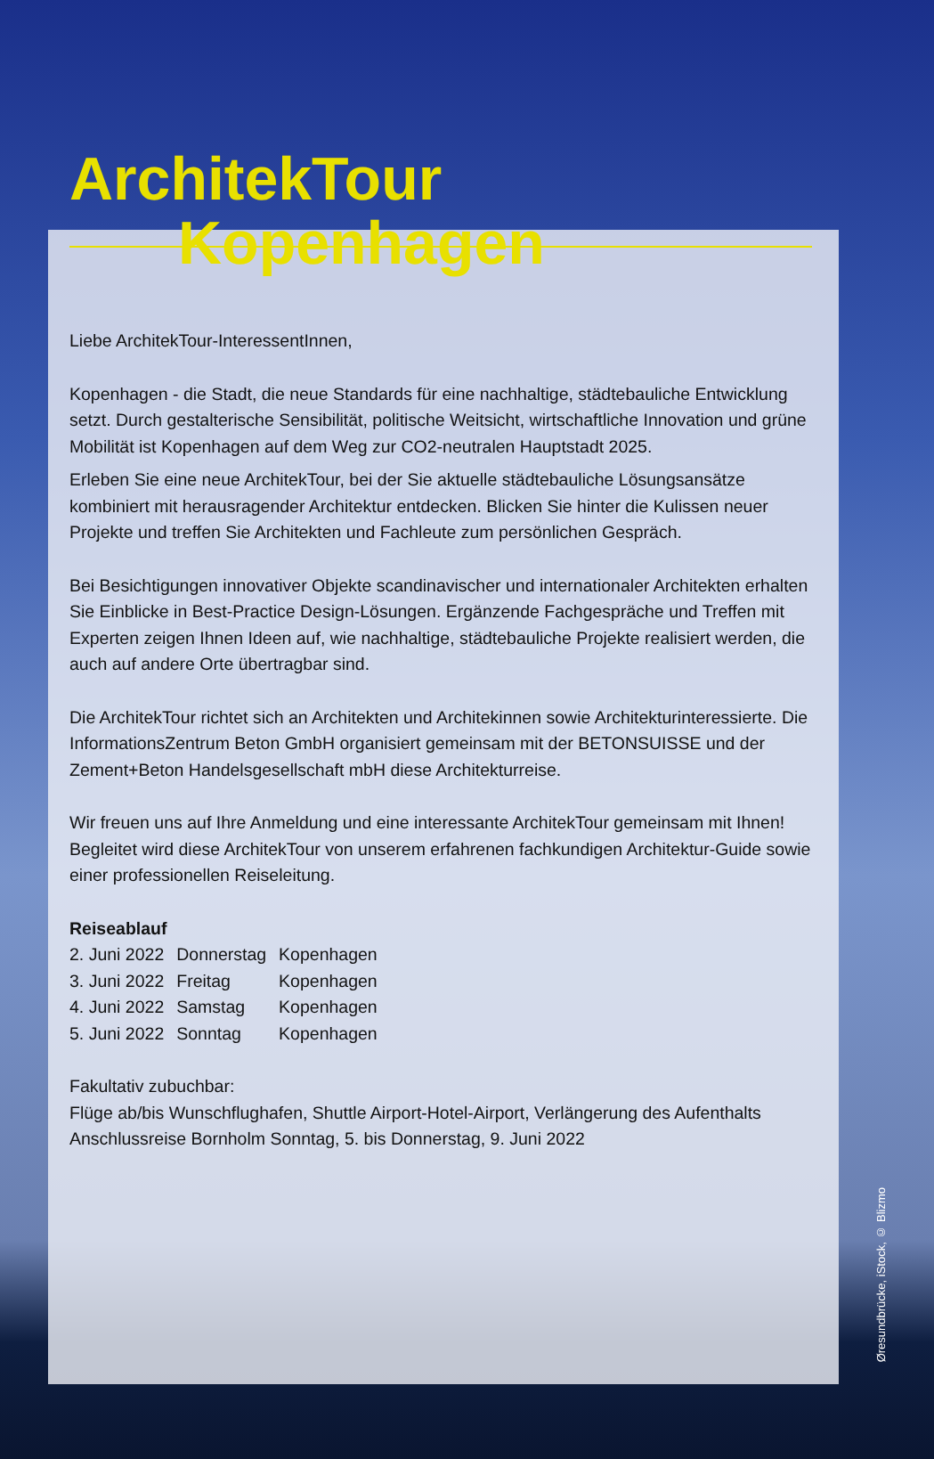ArchitekTour
Kopenhagen
Liebe ArchitekTour-InteressentInnen,
Kopenhagen - die Stadt, die neue Standards für eine nachhaltige, städtebauliche Entwicklung setzt. Durch gestalterische Sensibilität, politische Weitsicht, wirtschaftliche Innovation und grüne Mobilität ist Kopenhagen auf dem Weg zur CO2-neutralen Hauptstadt 2025.
Erleben Sie eine neue ArchitekTour, bei der Sie aktuelle städtebauliche Lösungsansätze kombiniert mit herausragender Architektur entdecken. Blicken Sie hinter die Kulissen neuer Projekte und treffen Sie Architekten und Fachleute zum persönlichen Gespräch.
Bei Besichtigungen innovativer Objekte scandinavischer und internationaler Architekten erhalten Sie Einblicke in Best-Practice Design-Lösungen. Ergänzende Fachgespräche und Treffen mit Experten zeigen Ihnen Ideen auf, wie nachhaltige, städtebauliche Projekte realisiert werden, die auch auf andere Orte übertragbar sind.
Die ArchitekTour richtet sich an Architekten und Architekinnen sowie Architekturinteressierte. Die InformationsZentrum Beton GmbH organisiert gemeinsam mit der BETONSUISSE und der Zement+Beton Handelsgesellschaft mbH diese Architekturreise.
Wir freuen uns auf Ihre Anmeldung und eine interessante ArchitekTour gemeinsam mit Ihnen! Begleitet wird diese ArchitekTour von unserem erfahrenen fachkundigen Architektur-Guide sowie einer professionellen Reiseleitung.
Reiseablauf
| 2. Juni 2022 | Donnerstag | Kopenhagen |
| 3. Juni 2022 | Freitag | Kopenhagen |
| 4. Juni 2022 | Samstag | Kopenhagen |
| 5. Juni 2022 | Sonntag | Kopenhagen |
Fakultativ zubuchbar:
Flüge ab/bis Wunschflughafen, Shuttle Airport-Hotel-Airport, Verlängerung des Aufenthalts
Anschlussreise Bornholm Sonntag, 5. bis Donnerstag, 9. Juni 2022
Øresundbrücke, iStock, © Blizmo